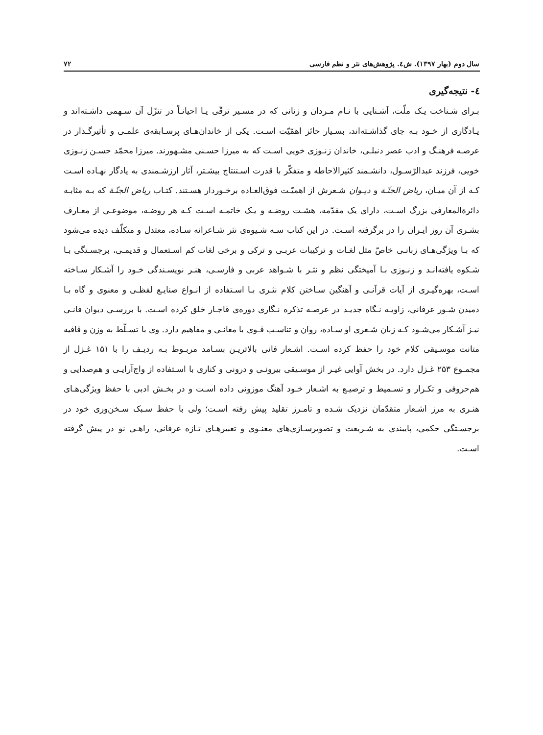سال دوم (بهار ۱۳۹۷). ش٤. پژوهش‌های نثر و نظم فارسی ۷۲
٤- نتیجه‌گیری
بـرای شـناخت یـک ملّت، آشـنایی با نـام مـردان و زنانی که در مسـیر ترقّی یـا احیانـاً در تنزّل آن سـهمی داشـته‌اند و یـادگاری از خـود بـه جای گذاشـته‌اند، بسـیار حائز اهمّیّت اسـت. یکی از خاندان‌هـای پرسـابقه‌ی علمـی و تأثیرگـذار در عرصـه فرهنـگ و ادب عصر دنبلـی، خاندان زنـوزی خویی اسـت که به میرزا حسـنی مشـهورند. میرزا محمّد حسـن زنـوزی خویی، فرزند عبدالرّسـول، دانشـمند کثیرالاحاطه و متفکّر با قدرت اسـتنتاج بیشـتر، آثار ارزشـمندی به یادگار نهـاده اسـت کـه از آن میـان، ریاض الجنّـة و دیـوان شـعرش از اهمیّـت فوق‌العـاده برخـوردار هسـتند. کتـاب ریاض الجنّـة که بـه مثابـه دائرةالمعارفی بزرگ اسـت، دارای یک مقدّمه، هشـت روضـه و یـک خاتمـه اسـت کـه هر روضـه، موضوعـی از معـارف بشـری آن روز ایـران را در برگرفته اسـت. در این کتاب سـه شـیوه‌ی نثر شـاعرانه سـاده، معتدل و متکلّف دیده می‌شود که بـا ویژگی‌هـای زبانـی خاصّ مثل لغـات و ترکیبات عربـی و ترکی و برخی لغات کم اسـتعمال و قدیمـی، برجسـتگی بـا شـکوه یافته‌انـد و زنـوزی بـا آمیختگی نظم و نثـر با شـواهد عربی و فارسـی، هنـر نویسـندگی خـود را آشـکار سـاخته اسـت، بهره‌گیـری از آیات قرآنـی و آهنگین سـاختن کلام نثـری بـا اسـتفاده از انـواع صنایـع لفظـی و معنوی و گاه بـا دمیدن شـور عرفانی، زاویـه نـگاه جدیـد در عرصـه تذکره نـگاری دوره‌ی قاجـار خلق کرده اسـت. با بررسـی دیوان فانـی نیـز آشـکار می‌شـود کـه زبان شـعری او سـاده، روان و تناسـب قـوی با معانـی و مفاهیم دارد. وی با تسـلّط به وزن و قافیه متانت موسـیقی کلام خود را حفظ کرده اسـت. اشـعار فانی بالاتریـن بسـامد مربـوط بـه ردیـف را با ۱۵۱ غـزل از مجمـوع ۲۵۳ غـزل دارد. در بخش آوایی غیـر از موسـیقی بیرونـی و درونی و کناری با اسـتفاده از واج‌آرایـی و هم‌صدایی و هم‌حروفی و تکـرار و تسـمیط و ترصیـع به اشـعار خـود آهنگ موزونی داده اسـت و در بخـش ادبی با حفظ ویژگی‌هـای هنـری به مرز اشـعار متقدّمان نزدیک شـده و تامـرز تقلید پیش رفته اسـت؛ ولی با حفظ سـبک سـخن‌وری خود در برجسـتگی حکمی، پایبندی به شـریعت و تصویرسـازی‌های معنـوی و تعبیرهـای تـازه عرفانی، راهـی نو در پیش گرفته اسـت.